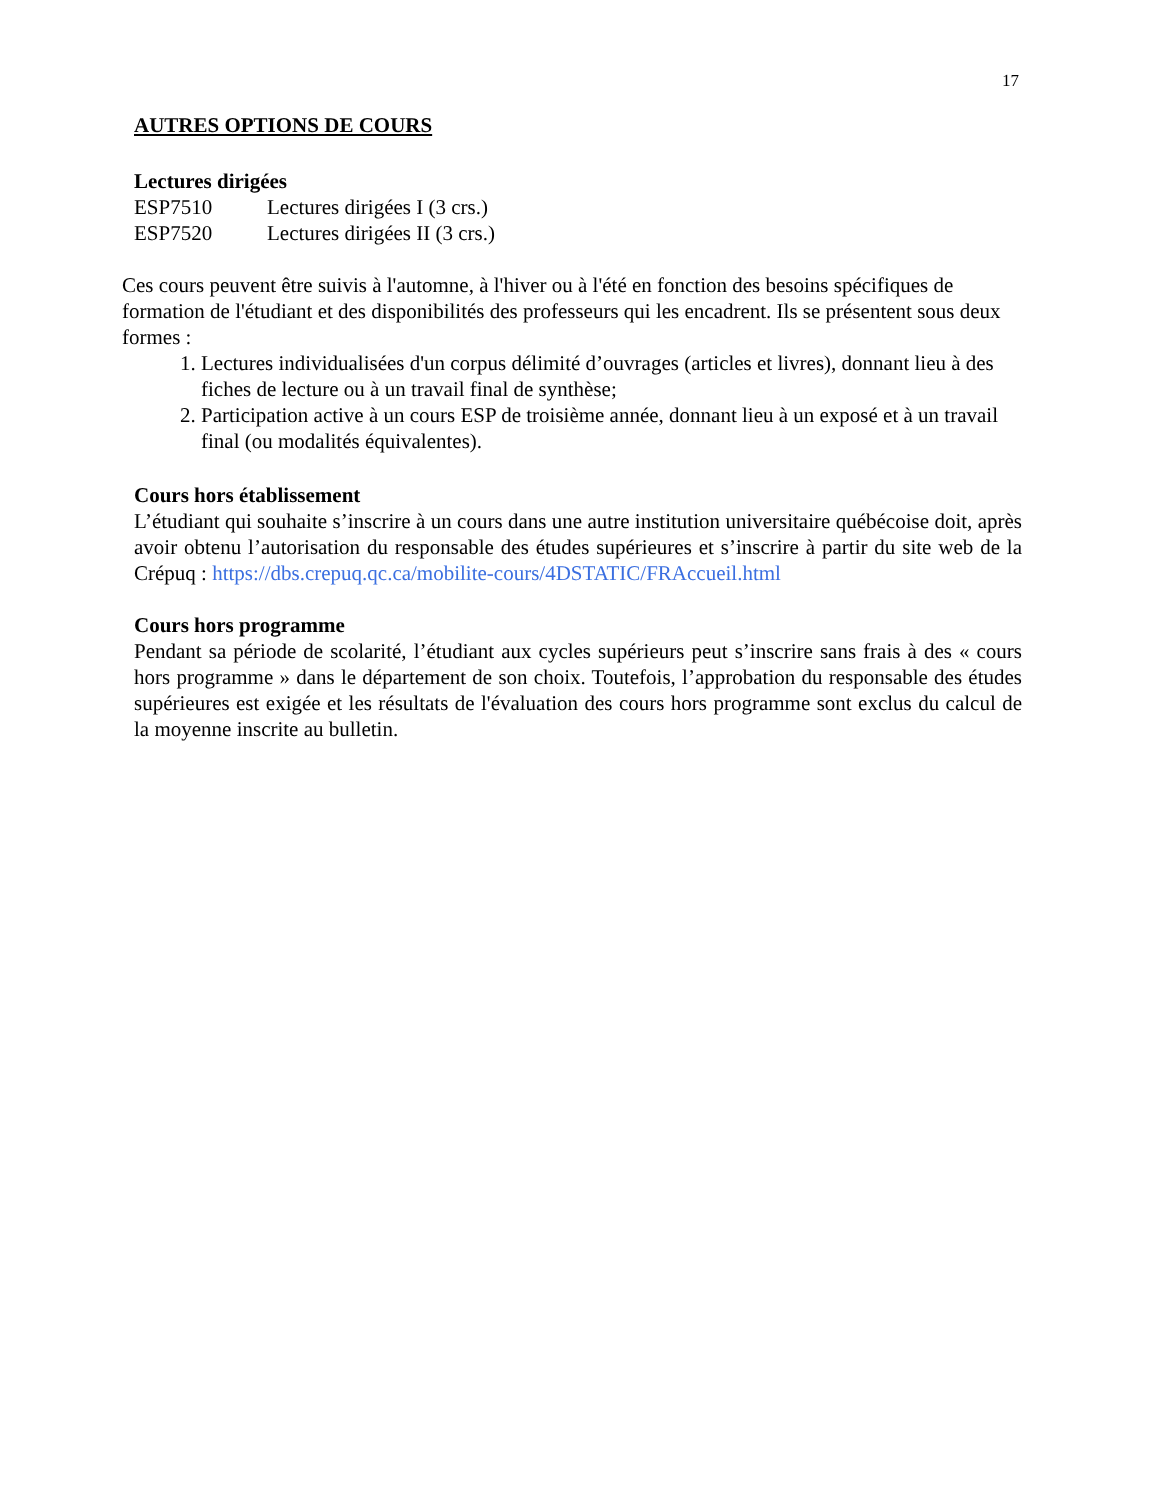17
AUTRES OPTIONS DE COURS
Lectures dirigées
| ESP7510 | Lectures dirigées I (3 crs.) |
| ESP7520 | Lectures dirigées II (3 crs.) |
Ces cours peuvent être suivis à l'automne, à l'hiver ou à l'été en fonction des besoins spécifiques de formation de l'étudiant et des disponibilités des professeurs qui les encadrent. Ils se présentent sous deux formes :
1. Lectures individualisées d'un corpus délimité d’ouvrages (articles et livres), donnant lieu à des fiches de lecture ou à un travail final de synthèse;
2. Participation active à un cours ESP de troisième année, donnant lieu à un exposé et à un travail final (ou modalités équivalentes).
Cours hors établissement
L’étudiant qui souhaite s’inscrire à un cours dans une autre institution universitaire québécoise doit, après avoir obtenu l’autorisation du responsable des études supérieures et s’inscrire à partir du site web de la Crépuq : https://dbs.crepuq.qc.ca/mobilite-cours/4DSTATIC/FRAccueil.html
Cours hors programme
Pendant sa période de scolarité, l’étudiant aux cycles supérieurs peut s’inscrire sans frais à des « cours hors programme » dans le département de son choix. Toutefois, l’approbation du responsable des études supérieures est exigée et les résultats de l'évaluation des cours hors programme sont exclus du calcul de la moyenne inscrite au bulletin.